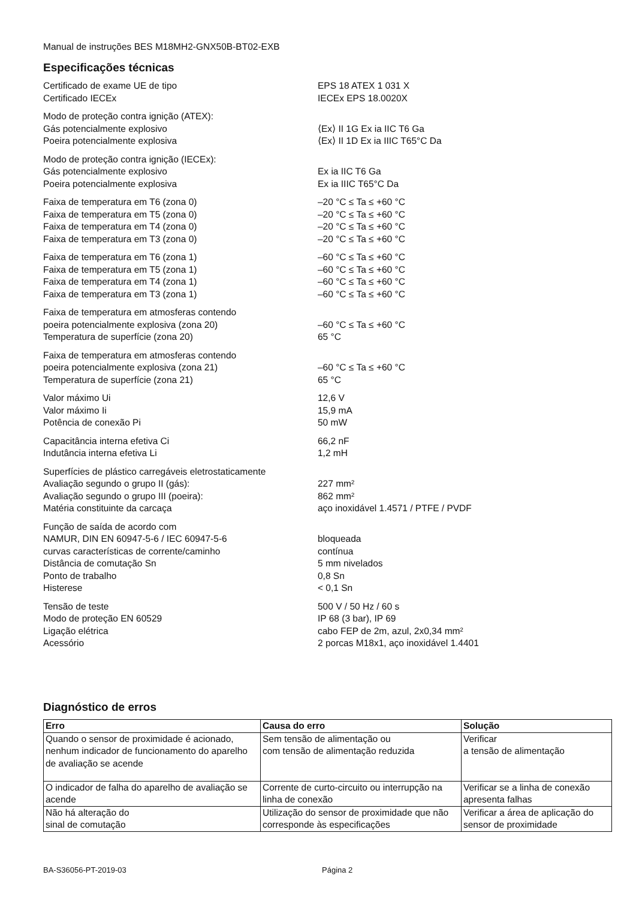Manual de instruções BES M18MH2-GNX50B-BT02-EXB
Especificações técnicas
| Certificado de exame UE de tipo | EPS 18 ATEX 1 031 X |
| Certificado IECEx | IECEx EPS 18.0020X |
| Modo de proteção contra ignição (ATEX): | |
| Gás potencialmente explosivo | ⟨Ex⟩ II 1G Ex ia IIC T6 Ga |
| Poeira potencialmente explosiva | ⟨Ex⟩ II 1D Ex ia IIIC T65°C Da |
| Modo de proteção contra ignição (IECEx): | |
| Gás potencialmente explosivo | Ex ia IIC T6 Ga |
| Poeira potencialmente explosiva | Ex ia IIIC T65°C Da |
| Faixa de temperatura em T6 (zona 0) | –20 °C ≤ Ta ≤ +60 °C |
| Faixa de temperatura em T5 (zona 0) | –20 °C ≤ Ta ≤ +60 °C |
| Faixa de temperatura em T4 (zona 0) | –20 °C ≤ Ta ≤ +60 °C |
| Faixa de temperatura em T3 (zona 0) | –20 °C ≤ Ta ≤ +60 °C |
| Faixa de temperatura em T6 (zona 1) | –60 °C ≤ Ta ≤ +60 °C |
| Faixa de temperatura em T5 (zona 1) | –60 °C ≤ Ta ≤ +60 °C |
| Faixa de temperatura em T4 (zona 1) | –60 °C ≤ Ta ≤ +60 °C |
| Faixa de temperatura em T3 (zona 1) | –60 °C ≤ Ta ≤ +60 °C |
| Faixa de temperatura em atmosferas contendo | |
| poeira potencialmente explosiva (zona 20) | –60 °C ≤ Ta ≤ +60 °C |
| Temperatura de superfície (zona 20) | 65 °C |
| Faixa de temperatura em atmosferas contendo | |
| poeira potencialmente explosiva (zona 21) | –60 °C ≤ Ta ≤ +60 °C |
| Temperatura de superfície (zona 21) | 65 °C |
| Valor máximo Ui | 12,6 V |
| Valor máximo Ii | 15,9 mA |
| Potência de conexão Pi | 50 mW |
| Capacitância interna efetiva Ci | 66,2 nF |
| Indutância interna efetiva Li | 1,2 mH |
| Superfícies de plástico carregáveis eletrostaticamente | |
| Avaliação segundo o grupo II (gás): | 227 mm² |
| Avaliação segundo o grupo III (poeira): | 862 mm² |
| Matéria constituinte da carcaça | aço inoxidável 1.4571 / PTFE / PVDF |
| Função de saída de acordo com | |
| NAMUR, DIN EN 60947-5-6 / IEC 60947-5-6 | bloqueada |
| curvas características de corrente/caminho | contínua |
| Distância de comutação Sn | 5 mm nivelados |
| Ponto de trabalho | 0,8 Sn |
| Histerese | < 0,1 Sn |
| Tensão de teste | 500 V / 50 Hz / 60 s |
| Modo de proteção EN 60529 | IP 68 (3 bar), IP 69 |
| Ligação elétrica | cabo FEP de 2m, azul, 2x0,34 mm² |
| Acessório | 2 porcas M18x1, aço inoxidável 1.4401 |
Diagnóstico de erros
| Erro | Causa do erro | Solução |
| --- | --- | --- |
| Quando o sensor de proximidade é acionado, nenhum indicador de funcionamento do aparelho de avaliação se acende | Sem tensão de alimentação ou com tensão de alimentação reduzida | Verificar a tensão de alimentação |
| O indicador de falha do aparelho de avaliação se acende | Corrente de curto-circuito ou interrupção na linha de conexão | Verificar se a linha de conexão apresenta falhas |
| Não há alteração do sinal de comutação | Utilização do sensor de proximidade que não corresponde às especificações | Verificar a área de aplicação do sensor de proximidade |
BA-S36056-PT-2019-03 Página 2